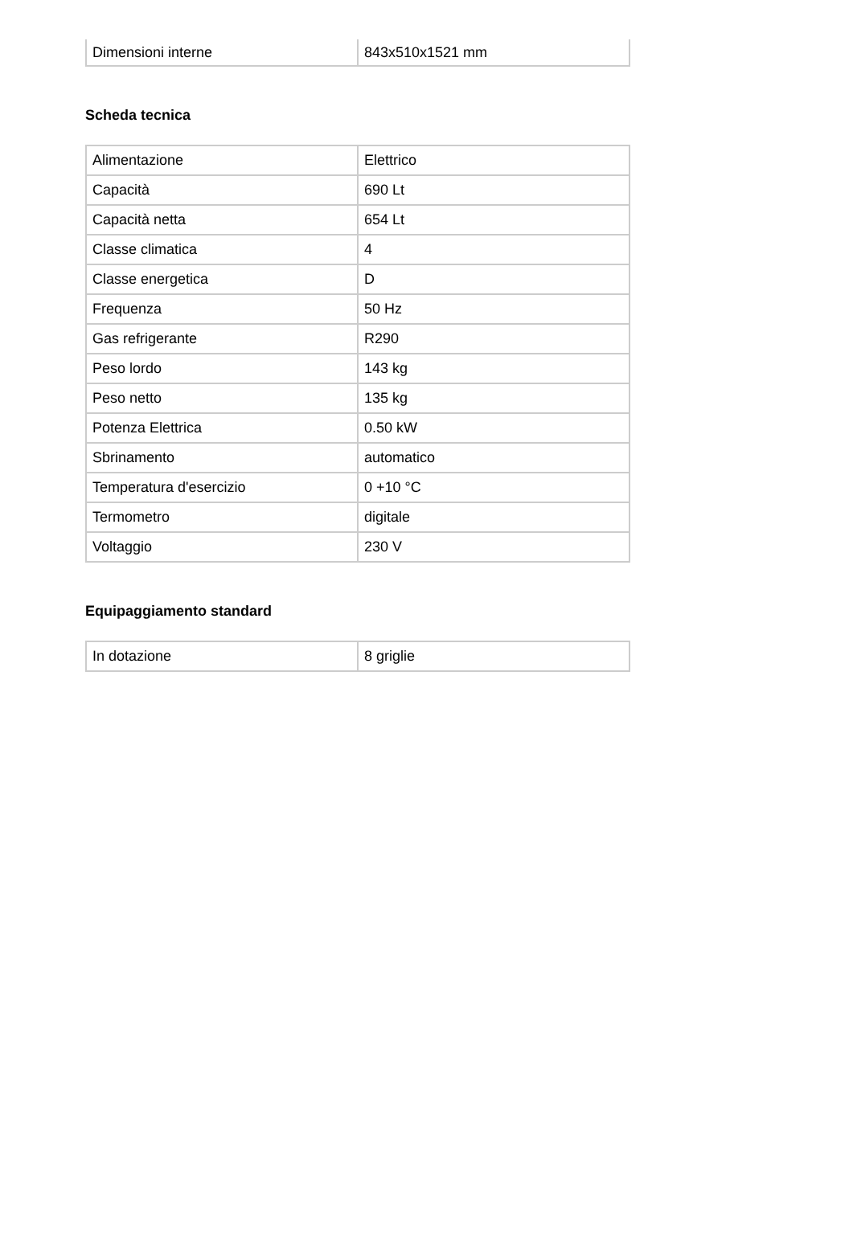| Dimensioni interne | 843x510x1521 mm |
Scheda tecnica
| Alimentazione | Elettrico |
| Capacità | 690 Lt |
| Capacità netta | 654 Lt |
| Classe climatica | 4 |
| Classe energetica | D |
| Frequenza | 50 Hz |
| Gas refrigerante | R290 |
| Peso lordo | 143 kg |
| Peso netto | 135 kg |
| Potenza Elettrica | 0.50 kW |
| Sbrinamento | automatico |
| Temperatura d'esercizio | 0 +10 °C |
| Termometro | digitale |
| Voltaggio | 230 V |
Equipaggiamento standard
| In dotazione | 8 griglie |